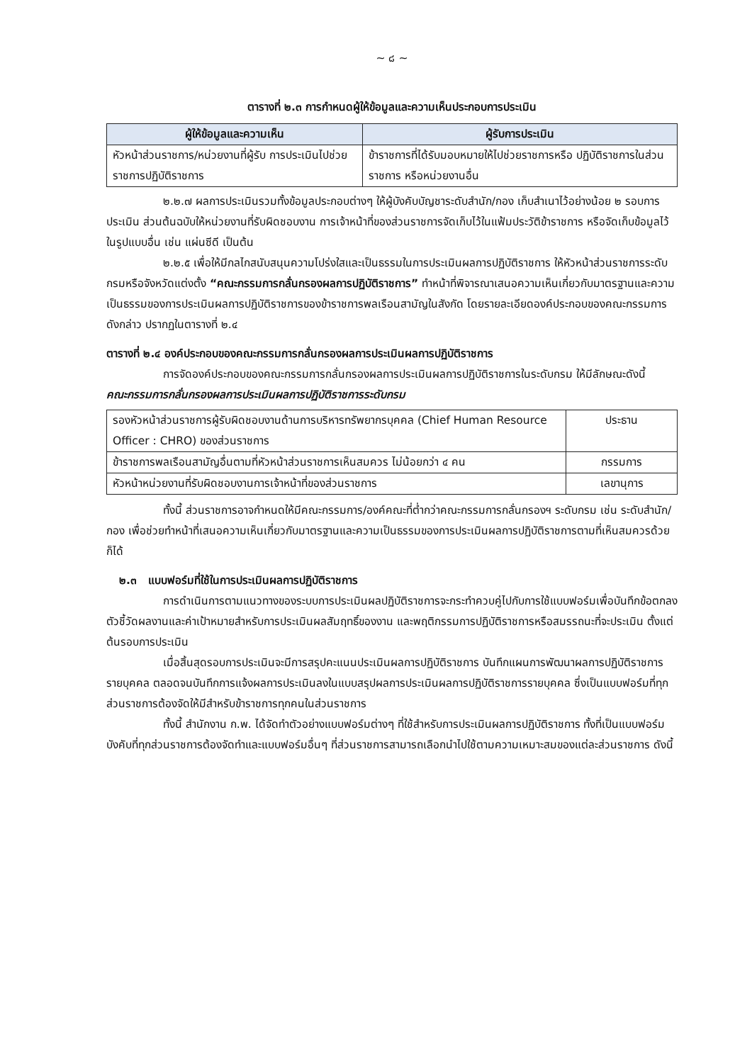~ ๘ ~
ตารางที่ ๒.๓ การกำหนดผู้ให้ข้อมูลและความเห็นประกอบการประเมิน
| ผู้ให้ข้อมูลและความเห็น | ผู้รับการประเมิน |
| --- | --- |
| หัวหน้าส่วนราชการ/หน่วยงานที่ผู้รับ การประเมินไปช่วยราชการปฏิบัติราชการ | ข้าราชการที่ได้รับมอบหมายให้ไปช่วยราชการหรือ ปฏิบัติราชการในส่วนราชการ หรือหน่วยงานอื่น |
๒.๒.๗ ผลการประเมินรวมทั้งข้อมูลประกอบต่างๆ ให้ผู้บังคับบัญชาระดับสำนัก/กอง เก็บสำเนาไว้อย่างน้อย ๒ รอบการประเมิน ส่วนต้นฉบับให้หน่วยงานที่รับผิดชอบงาน การเจ้าหน้าที่ของส่วนราชการจัดเก็บไว้ในแฟ้มประวัติข้าราชการ หรือจัดเก็บข้อมูลไว้ในรูปแบบอื่น เช่น แผ่นซีดี เป็นต้น
๒.๒.๕ เพื่อให้มีกลไกสนับสนุนความโปร่งใสและเป็นธรรมในการประเมินผลการปฏิบัติราชการ ให้หัวหน้าส่วนราชการระดับกรมหรือจังหวัดแต่งตั้ง “คณะกรรมการกลั่นกรองผลการปฏิบัติราชการ” ทำหน้าที่พิจารณาเสนอความเห็นเกี่ยวกับมาตรฐานและความเป็นธรรมของการประเมินผลการปฏิบัติราชการของข้าราชการพลเรือนสามัญในสังกัด โดยรายละเอียดองค์ประกอบของคณะกรรมการดังกล่าว ปรากฏในตารางที่ ๒.๔
ตารางที่ ๒.๔ องค์ประกอบของคณะกรรมการกลั่นกรองผลการประเมินผลการปฏิบัติราชการ
การจัดองค์ประกอบของคณะกรรมการกลั่นกรองผลการประเมินผลการปฏิบัติราชการในระดับกรม ให้มีลักษณะดังนี้
คณะกรรมการกลั่นกรองผลการประเมินผลการปฏิบัติราชการระดับกรม
| รองหัวหน้าส่วนราชการผู้รับผิดชอบงานด้านการบริหารทรัพยากรบุคคล (Chief Human Resource Officer : CHRO) ของส่วนราชการ | ประธาน |
| ข้าราชการพลเรือนสามัญอื่นตามที่หัวหน้าส่วนราชการเห็นสมควร ไม่น้อยกว่า ๔ คน | กรรมการ |
| หัวหน้าหน่วยงานที่รับผิดชอบงานการเจ้าหน้าที่ของส่วนราชการ | เลขานุการ |
ทั้งนี้ ส่วนราชการอาจกำหนดให้มีคณะกรรมการ/องค์คณะที่ต่ำกว่าคณะกรรมการกลั่นกรองฯ ระดับกรม เช่น ระดับสำนัก/กอง เพื่อช่วยทำหน้าที่เสนอความเห็นเกี่ยวกับมาตรฐานและความเป็นธรรมของการประเมินผลการปฏิบัติราชการตามที่เห็นสมควรด้วยก็ได้
๒.๓ แบบฟอร์มที่ใช้ในการประเมินผลการปฏิบัติราชการ
การดำเนินการตามแนวทางของระบบการประเมินผลปฏิบัติราชการจะกระทำควบคู่ไปกับการใช้แบบฟอร์มเพื่อบันทึกข้อตกลงตัวชี้วัดผลงานและค่าเป้าหมายสำหรับการประเมินผลสัมฤทธิ์ของงาน และพฤติกรรมการปฏิบัติราชการหรือสมรรถนะที่จะประเมิน ตั้งแต่ต้นรอบการประเมิน
เมื่อสิ้นสุดรอบการประเมินจะมีการสรุปคะแนนประเมินผลการปฏิบัติราชการ บันทึกแผนการพัฒนาผลการปฏิบัติราชการรายบุคคล ตลอดจนบันทึกการแจ้งผลการประเมินลงในแบบสรุปผลการประเมินผลการปฏิบัติราชการรายบุคคล ซึ่งเป็นแบบฟอร์มที่ทุกส่วนราชการต้องจัดให้มีสำหรับข้าราชการทุกคนในส่วนราชการ
ทั้งนี้ สำนักงาน ก.พ. ได้จัดทำตัวอย่างแบบฟอร์มต่างๆ ที่ใช้สำหรับการประเมินผลการปฏิบัติราชการ ทั้งที่เป็นแบบฟอร์มบังคับที่ทุกส่วนราชการต้องจัดทำและแบบฟอร์มอื่นๆ ที่ส่วนราชการสามารถเลือกนำไปใช้ตามความเหมาะสมของแต่ละส่วนราชการ ดังนี้